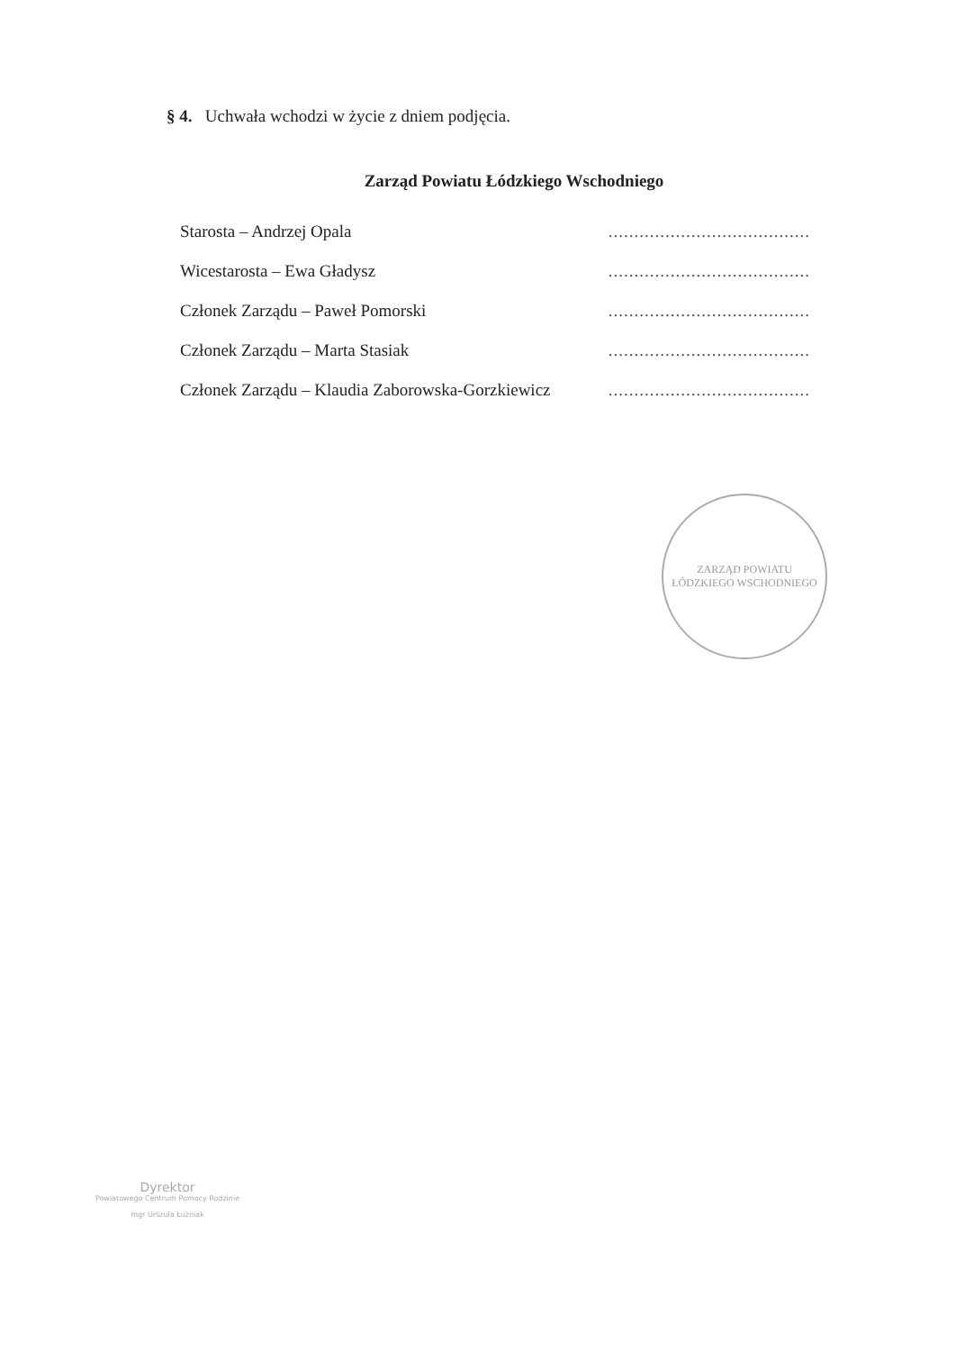§ 4. Uchwała wchodzi w życie z dniem podjęcia.
Zarząd Powiatu Łódzkiego Wschodniego
Starosta – Andrzej Opala.......................................
Wicestarosta – Ewa Gładysz.......................................
Członek Zarządu – Paweł Pomorski.......................................
Członek Zarządu – Marta Stasiak.......................................
Członek Zarządu – Klaudia Zaborowska-Gorzkiewicz.......................................
ZARZĄD POWIATU
ŁÓDZKIEGO WSCHODNIEGO
Dyrektor
Powiatowego Centrum Pomocy Rodzinie
mgr Urszula Łużniak